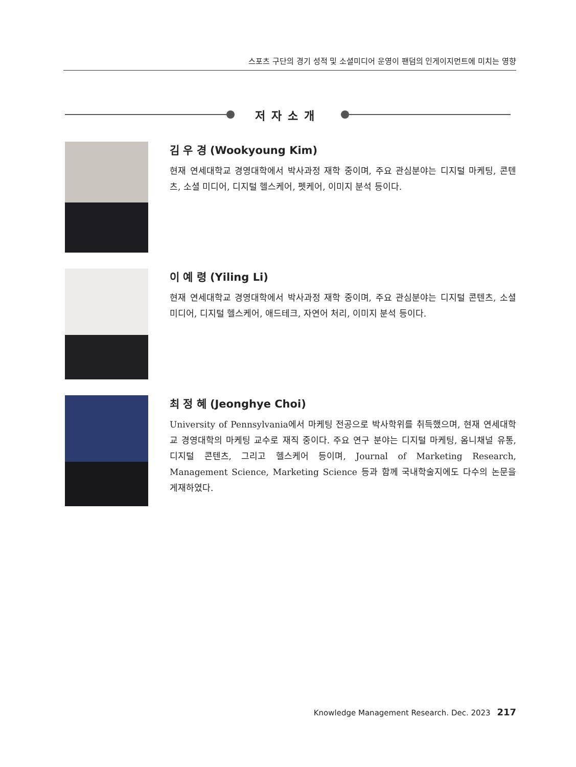스포츠 구단의 경기 성적 및 소셜미디어 운영이 팬덤의 인게이지먼트에 미치는 영향
저자소개
김 우 경 (Wookyoung Kim)
현재 연세대학교 경영대학에서 박사과정 재학 중이며, 주요 관심분야는 디지털 마케팅, 콘텐츠, 소셜 미디어, 디지털 헬스케어, 펫케어, 이미지 분석 등이다.
이 예 령 (Yiling Li)
현재 연세대학교 경영대학에서 박사과정 재학 중이며, 주요 관심분야는 디지털 콘텐츠, 소셜 미디어, 디지털 헬스케어, 애드테크, 자연어 처리, 이미지 분석 등이다.
최 정 혜 (Jeonghye Choi)
University of Pennsylvania에서 마케팅 전공으로 박사학위를 취득했으며, 현재 연세대학교 경영대학의 마케팅 교수로 재직 중이다. 주요 연구 분야는 디지털 마케팅, 옴니채널 유통, 디지털 콘텐츠, 그리고 헬스케어 등이며, Journal of Marketing Research, Management Science, Marketing Science 등과 함께 국내학술지에도 다수의 논문을 게재하였다.
Knowledge Management Research. Dec. 2023 217